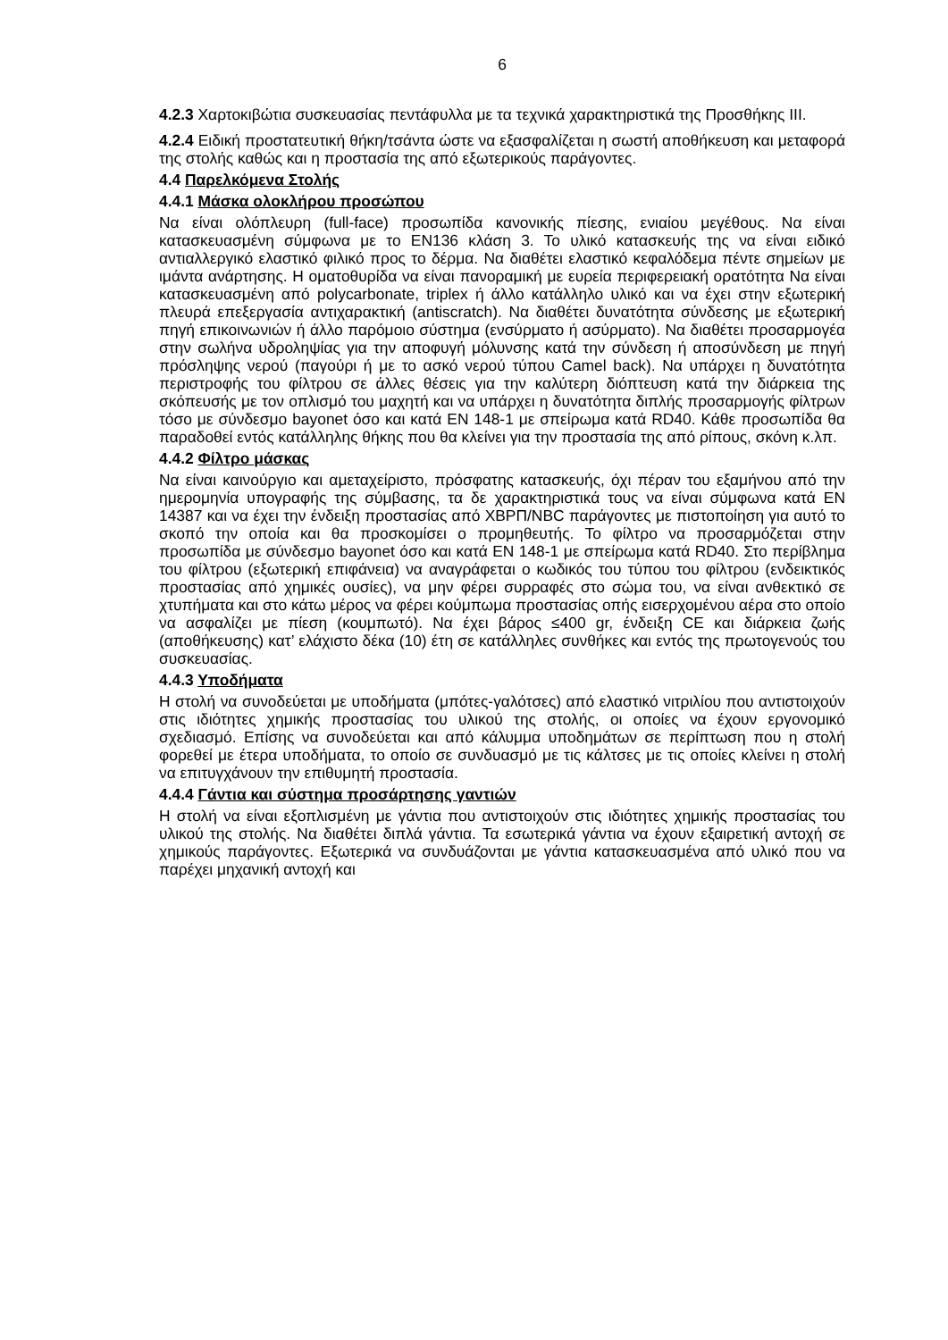6
4.2.3 Χαρτοκιβώτια συσκευασίας πεντάφυλλα με τα τεχνικά χαρακτηριστικά της Προσθήκης ΙΙΙ.
4.2.4 Ειδική προστατευτική θήκη/τσάντα ώστε να εξασφαλίζεται η σωστή αποθήκευση και μεταφορά της στολής καθώς και η προστασία της από εξωτερικούς παράγοντες.
4.4 Παρελκόμενα Στολής
4.4.1 Μάσκα ολοκλήρου προσώπου
Να είναι ολόπλευρη (full-face) προσωπίδα κανονικής πίεσης, ενιαίου μεγέθους. Να είναι κατασκευασμένη σύμφωνα με το EN136 κλάση 3. Το υλικό κατασκευής της να είναι ειδικό αντιαλλεργικό ελαστικό φιλικό προς το δέρμα. Να διαθέτει ελαστικό κεφαλόδεμα πέντε σημείων με ιμάντα ανάρτησης. Η οματοθυρίδα να είναι πανοραμική με ευρεία περιφερειακή ορατότητα Να είναι κατασκευασμένη από polycarbonate, triplex ή άλλο κατάλληλο υλικό και να έχει στην εξωτερική πλευρά επεξεργασία αντιχαρακτική (antiscratch). Να διαθέτει δυνατότητα σύνδεσης με εξωτερική πηγή επικοινωνιών ή άλλο παρόμοιο σύστημα (ενσύρματο ή ασύρματο). Να διαθέτει προσαρμογέα στην σωλήνα υδροληψίας για την αποφυγή μόλυνσης κατά την σύνδεση ή αποσύνδεση με πηγή πρόσληψης νερού (παγούρι ή με το ασκό νερού τύπου Camel back). Να υπάρχει η δυνατότητα περιστροφής του φίλτρου σε άλλες θέσεις για την καλύτερη διόπτευση κατά την διάρκεια της σκόπευσής με τον οπλισμό του μαχητή και να υπάρχει η δυνατότητα διπλής προσαρμογής φίλτρων τόσο με σύνδεσμο bayonet όσο και κατά EN 148-1 με σπείρωμα κατά RD40. Κάθε προσωπίδα θα παραδοθεί εντός κατάλληλης θήκης που θα κλείνει για την προστασία της από ρίπους, σκόνη κ.λπ.
4.4.2 Φίλτρο μάσκας
Να είναι καινούργιο και αμεταχείριστο, πρόσφατης κατασκευής, όχι πέραν του εξαμήνου από την ημερομηνία υπογραφής της σύμβασης, τα δε χαρακτηριστικά τους να είναι σύμφωνα κατά EN 14387 και να έχει την ένδειξη προστασίας από ΧΒΡΠ/NBC παράγοντες με πιστοποίηση για αυτό το σκοπό την οποία και θα προσκομίσει ο προμηθευτής. Το φίλτρο να προσαρμόζεται στην προσωπίδα με σύνδεσμο bayonet όσο και κατά EN 148-1 με σπείρωμα κατά RD40. Στο περίβλημα του φίλτρου (εξωτερική επιφάνεια) να αναγράφεται ο κωδικός του τύπου του φίλτρου (ενδεικτικός προστασίας από χημικές ουσίες), να μην φέρει συρραφές στο σώμα του, να είναι ανθεκτικό σε χτυπήματα και στο κάτω μέρος να φέρει κούμπωμα προστασίας οπής εισερχομένου αέρα στο οποίο να ασφαλίζει με πίεση (κουμπωτό). Να έχει βάρος ≤400 gr, ένδειξη CE και διάρκεια ζωής (αποθήκευσης) κατ’ ελάχιστο δέκα (10) έτη σε κατάλληλες συνθήκες και εντός της πρωτογενούς του συσκευασίας.
4.4.3 Υποδήματα
Η στολή να συνοδεύεται με υποδήματα (μπότες-γαλότσες) από ελαστικό νιτριλίου που αντιστοιχούν στις ιδιότητες χημικής προστασίας του υλικού της στολής, οι οποίες να έχουν εργονομικό σχεδιασμό. Επίσης να συνοδεύεται και από κάλυμμα υποδημάτων σε περίπτωση που η στολή φορεθεί με έτερα υποδήματα, το οποίο σε συνδυασμό με τις κάλτσες με τις οποίες κλείνει η στολή να επιτυγχάνουν την επιθυμητή προστασία.
4.4.4 Γάντια και σύστημα προσάρτησης γαντιών
Η στολή να είναι εξοπλισμένη με γάντια που αντιστοιχούν στις ιδιότητες χημικής προστασίας του υλικού της στολής. Να διαθέτει διπλά γάντια. Τα εσωτερικά γάντια να έχουν εξαιρετική αντοχή σε χημικούς παράγοντες. Εξωτερικά να συνδυάζονται με γάντια κατασκευασμένα από υλικό που να παρέχει μηχανική αντοχή και